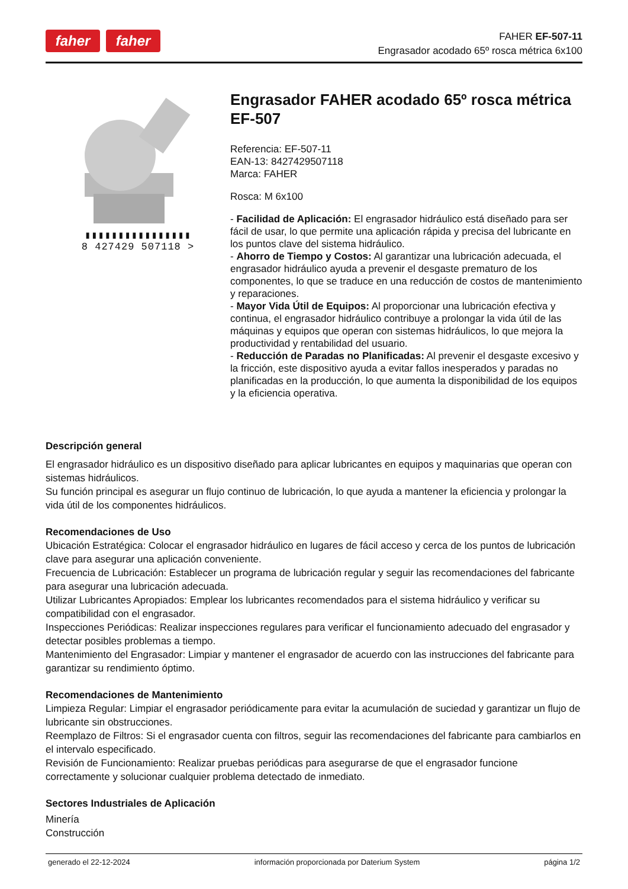faher faher
FAHER EF-507-11
Engrasador acodado 65º rosca métrica 6x100
▮▮▮▮▮▮▮▮▮▮▮▮▮▮▮▮
8 427429 507118 >
Engrasador FAHER acodado 65º rosca métrica EF-507
Referencia: EF-507-11
EAN-13: 8427429507118
Marca: FAHER
Rosca: M 6x100
- Facilidad de Aplicación: El engrasador hidráulico está diseñado para ser fácil de usar, lo que permite una aplicación rápida y precisa del lubricante en los puntos clave del sistema hidráulico.
- Ahorro de Tiempo y Costos: Al garantizar una lubricación adecuada, el engrasador hidráulico ayuda a prevenir el desgaste prematuro de los componentes, lo que se traduce en una reducción de costos de mantenimiento y reparaciones.
- Mayor Vida Útil de Equipos: Al proporcionar una lubricación efectiva y continua, el engrasador hidráulico contribuye a prolongar la vida útil de las máquinas y equipos que operan con sistemas hidráulicos, lo que mejora la productividad y rentabilidad del usuario.
- Reducción de Paradas no Planificadas: Al prevenir el desgaste excesivo y la fricción, este dispositivo ayuda a evitar fallos inesperados y paradas no planificadas en la producción, lo que aumenta la disponibilidad de los equipos y la eficiencia operativa.
Descripción general
El engrasador hidráulico es un dispositivo diseñado para aplicar lubricantes en equipos y maquinarias que operan con sistemas hidráulicos.
Su función principal es asegurar un flujo continuo de lubricación, lo que ayuda a mantener la eficiencia y prolongar la vida útil de los componentes hidráulicos.
Recomendaciones de Uso
Ubicación Estratégica: Colocar el engrasador hidráulico en lugares de fácil acceso y cerca de los puntos de lubricación clave para asegurar una aplicación conveniente.
Frecuencia de Lubricación: Establecer un programa de lubricación regular y seguir las recomendaciones del fabricante para asegurar una lubricación adecuada.
Utilizar Lubricantes Apropiados: Emplear los lubricantes recomendados para el sistema hidráulico y verificar su compatibilidad con el engrasador.
Inspecciones Periódicas: Realizar inspecciones regulares para verificar el funcionamiento adecuado del engrasador y detectar posibles problemas a tiempo.
Mantenimiento del Engrasador: Limpiar y mantener el engrasador de acuerdo con las instrucciones del fabricante para garantizar su rendimiento óptimo.
Recomendaciones de Mantenimiento
Limpieza Regular: Limpiar el engrasador periódicamente para evitar la acumulación de suciedad y garantizar un flujo de lubricante sin obstrucciones.
Reemplazo de Filtros: Si el engrasador cuenta con filtros, seguir las recomendaciones del fabricante para cambiarlos en el intervalo especificado.
Revisión de Funcionamiento: Realizar pruebas periódicas para asegurarse de que el engrasador funcione correctamente y solucionar cualquier problema detectado de inmediato.
Sectores Industriales de Aplicación
Minería
Construcción
generado el 22-12-2024 información proporcionada por Daterium System página 1/2